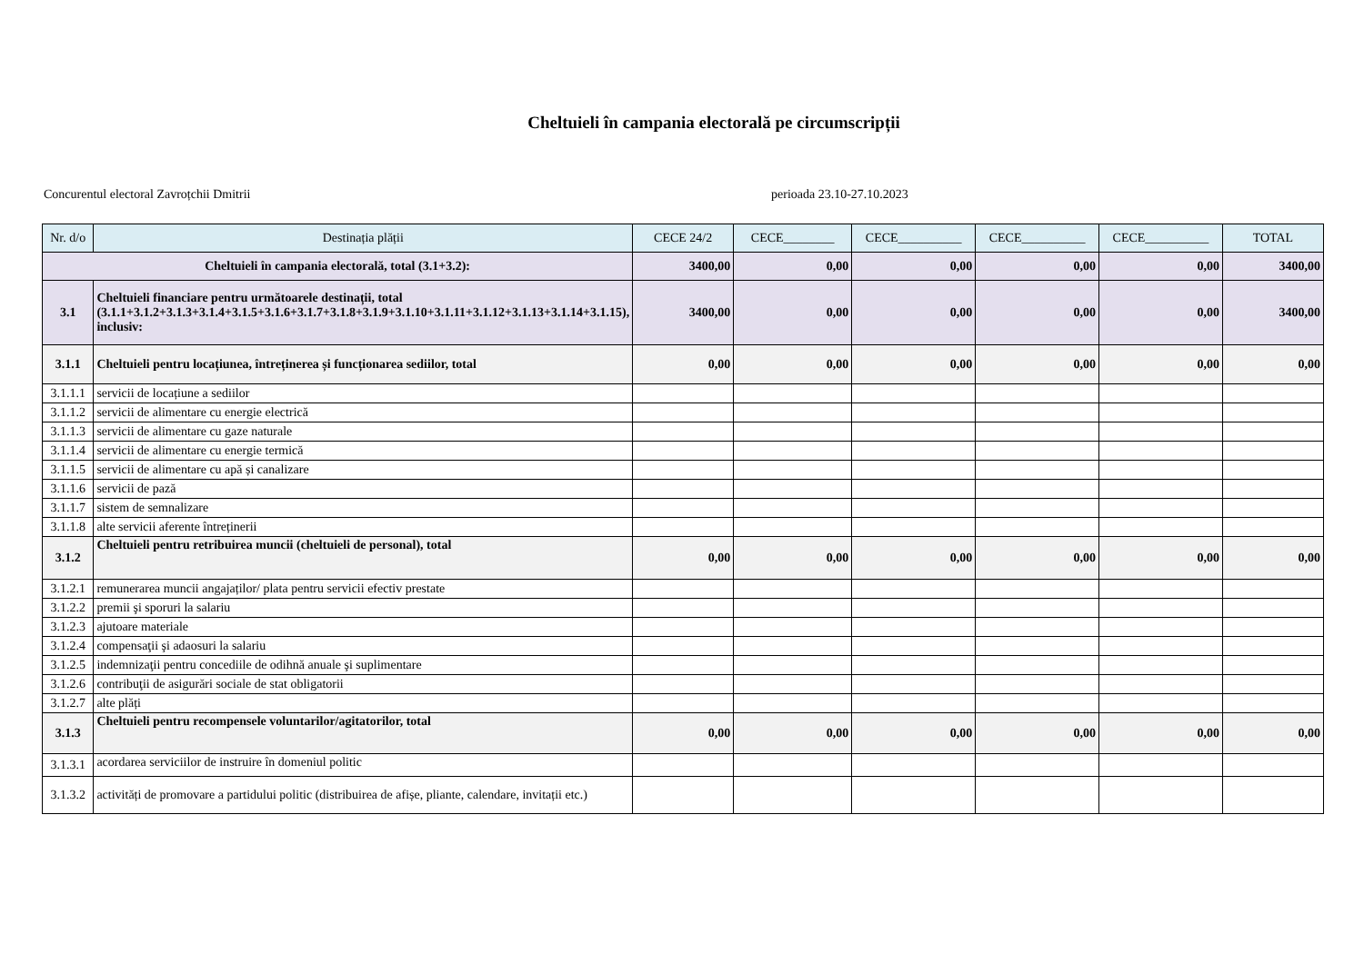Cheltuieli în campania electorală pe circumscripții
Concurentul electoral Zavroțchii Dmitrii perioada 23.10-27.10.2023
| Nr. d/o | Destinația plății | CECE 24/2 | CECE________ | CECE__________ | CECE__________ | CECE__________ | TOTAL |
| --- | --- | --- | --- | --- | --- | --- | --- |
| Cheltuieli în campania electorală, total (3.1+3.2): | | 3400,00 | 0,00 | 0,00 | 0,00 | 0,00 | 3400,00 |
| 3.1 | Cheltuieli financiare pentru următoarele destinații, total (3.1.1+3.1.2+3.1.3+3.1.4+3.1.5+3.1.6+3.1.7+3.1.8+3.1.9+3.1.10+3.1.11+3.1.12+3.1.13+3.1.14+3.1.15), inclusiv: | 3400,00 | 0,00 | 0,00 | 0,00 | 0,00 | 3400,00 |
| 3.1.1 | Cheltuieli pentru locațiunea, întreținerea și funcționarea sediilor, total | 0,00 | 0,00 | 0,00 | 0,00 | 0,00 | 0,00 |
| 3.1.1.1 | servicii de locațiune a sediilor | | | | | | |
| 3.1.1.2 | servicii de alimentare cu energie electrică | | | | | | |
| 3.1.1.3 | servicii de alimentare cu gaze naturale | | | | | | |
| 3.1.1.4 | servicii de alimentare cu energie termică | | | | | | |
| 3.1.1.5 | servicii de alimentare cu apă și canalizare | | | | | | |
| 3.1.1.6 | servicii de pază | | | | | | |
| 3.1.1.7 | sistem de semnalizare | | | | | | |
| 3.1.1.8 | alte servicii aferente întreținerii | | | | | | |
| 3.1.2 | Cheltuieli pentru retribuirea muncii (cheltuieli de personal), total | 0,00 | 0,00 | 0,00 | 0,00 | 0,00 | 0,00 |
| 3.1.2.1 | remunerarea muncii angajaților/ plata pentru servicii efectiv prestate | | | | | | |
| 3.1.2.2 | premii şi sporuri la salariu | | | | | | |
| 3.1.2.3 | ajutoare materiale | | | | | | |
| 3.1.2.4 | compensaţii şi adaosuri la salariu | | | | | | |
| 3.1.2.5 | indemnizaţii pentru concediile de odihnă anuale şi suplimentare | | | | | | |
| 3.1.2.6 | contribuţii de asigurări sociale de stat obligatorii | | | | | | |
| 3.1.2.7 | alte plăți | | | | | | |
| 3.1.3 | Cheltuieli pentru recompensele voluntarilor/agitatorilor, total | 0,00 | 0,00 | 0,00 | 0,00 | 0,00 | 0,00 |
| 3.1.3.1 | acordarea serviciilor de instruire în domeniul politic | | | | | | |
| 3.1.3.2 | activități de promovare a partidului politic (distribuirea de afișe, pliante, calendare, invitații etc.) | | | | | | |